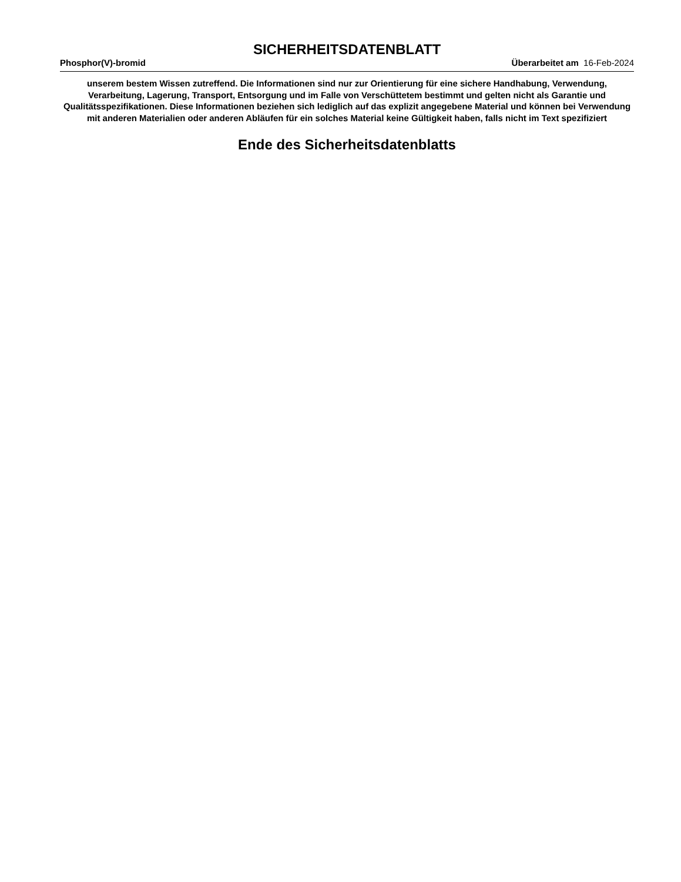SICHERHEITSDATENBLATT
Phosphor(V)-bromid Überarbeitet am 16-Feb-2024
unserem bestem Wissen zutreffend. Die Informationen sind nur zur Orientierung für eine sichere Handhabung, Verwendung, Verarbeitung, Lagerung, Transport, Entsorgung und im Falle von Verschüttetem bestimmt und gelten nicht als Garantie und Qualitätsspezifikationen. Diese Informationen beziehen sich lediglich auf das explizit angegebene Material und können bei Verwendung mit anderen Materialien oder anderen Abläufen für ein solches Material keine Gültigkeit haben, falls nicht im Text spezifiziert
Ende des Sicherheitsdatenblatts